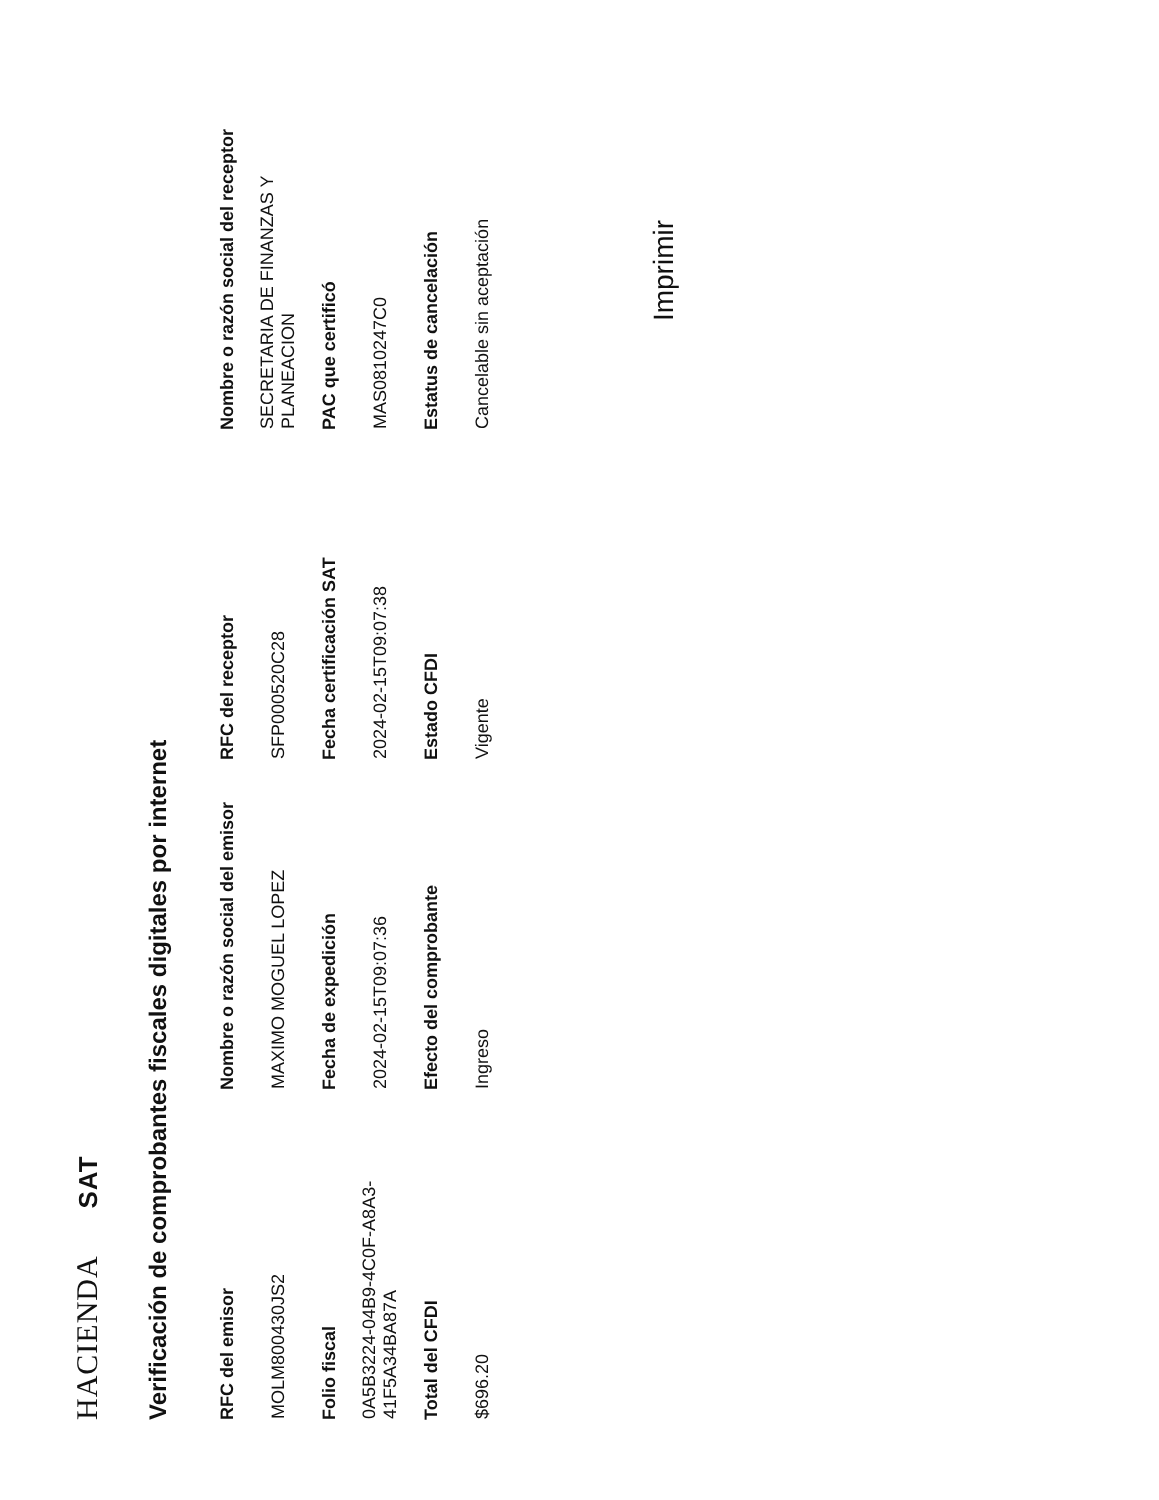HACIENDA SAT
Verificación de comprobantes fiscales digitales por internet
| RFC del emisor | Nombre o razón social del emisor | RFC del receptor | Nombre o razón social del receptor |
| --- | --- | --- | --- |
| MOLM800430JS2 | MAXIMO MOGUEL LOPEZ | SFP000520C28 | SECRETARIA DE FINANZAS Y PLANEACION |
| Folio fiscal | Fecha de expedición | Fecha certificación SAT | PAC que certificó |
| 0A5B3224-04B9-4C0F-A8A3-41F5A34BA87A | 2024-02-15T09:07:36 | 2024-02-15T09:07:38 | MAS0810247C0 |
| Total del CFDI | Efecto del comprobante | Estado CFDI | Estatus de cancelación |
| $696.20 | Ingreso | Vigente | Cancelable sin aceptación |
Imprimir